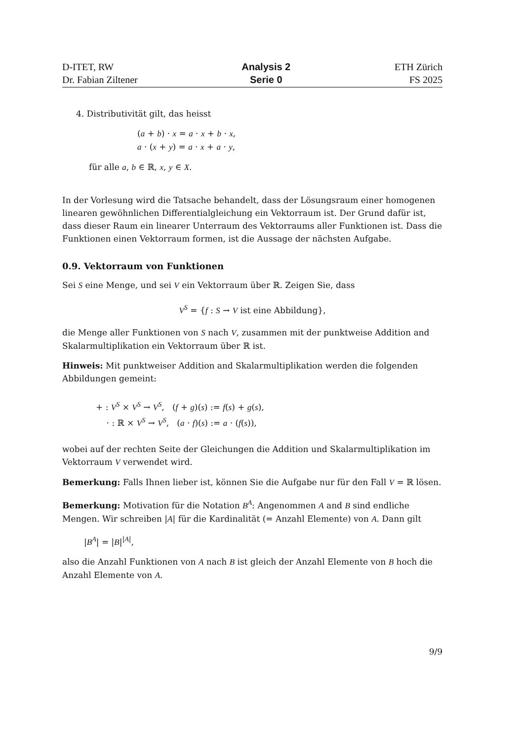D-ITET, RW
Dr. Fabian Ziltener
Analysis 2
Serie 0
ETH Zürich
FS 2025
4. Distributivität gilt, das heisst
(a + b) · x = a · x + b · x,
a · (x + y) = a · x + a · y,
für alle a, b ∈ ℝ, x, y ∈ X.
In der Vorlesung wird die Tatsache behandelt, dass der Lösungsraum einer homogenen linearen gewöhnlichen Differentialgleichung ein Vektorraum ist. Der Grund dafür ist, dass dieser Raum ein linearer Unterraum des Vektorraums aller Funktionen ist. Dass die Funktionen einen Vektorraum formen, ist die Aussage der nächsten Aufgabe.
0.9. Vektorraum von Funktionen
Sei S eine Menge, und sei V ein Vektorraum über ℝ. Zeigen Sie, dass
V<sup>S</sup> = {f : S → V ist eine Abbildung},
die Menge aller Funktionen von S nach V, zusammen mit der punktweise Addition and Skalarmultiplikation ein Vektorraum über ℝ ist.
Hinweis: Mit punktweiser Addition and Skalarmultiplikation werden die folgenden Abbildungen gemeint:
+ : V<sup>S</sup> × V<sup>S</sup> → V<sup>S</sup>, (f + g)(s) := f(s) + g(s),
· : ℝ × V<sup>S</sup> → V<sup>S</sup>, (a · f)(s) := a · (f(s)),
wobei auf der rechten Seite der Gleichungen die Addition und Skalarmultiplikation im Vektorraum V verwendet wird.
Bemerkung: Falls Ihnen lieber ist, können Sie die Aufgabe nur für den Fall V = ℝ lösen.
Bemerkung: Motivation für die Notation B<sup>A</sup>: Angenommen A and B sind endliche Mengen. Wir schreiben |A| für die Kardinalität (= Anzahl Elemente) von A. Dann gilt
|B<sup>A</sup>| = |B|<sup>|A|</sup>,
also die Anzahl Funktionen von A nach B ist gleich der Anzahl Elemente von B hoch die Anzahl Elemente von A.
9/9